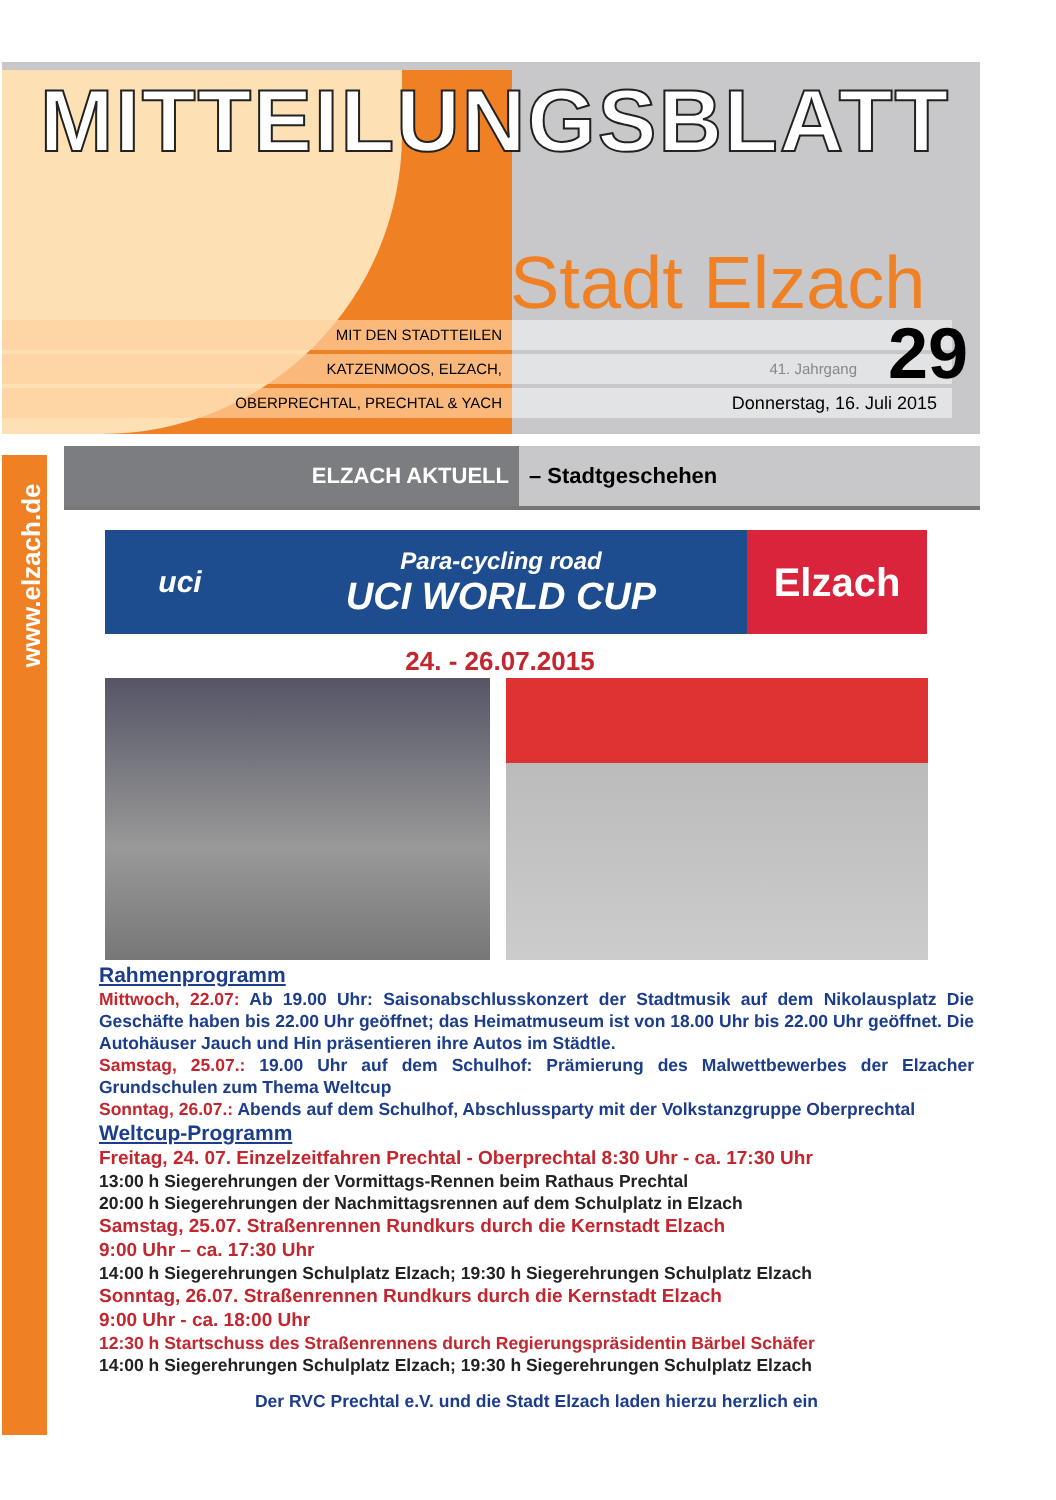MITTEILUNGSBLATT
Stadt Elzach
MIT DEN STADTTEILEN
KATZENMOOS, ELZACH, 41. Jahrgang
OBERPRECHTAL, PRECHTAL & YACH
Donnerstag, 16. Juli 2015
29
www.elzach.de
ELZACH AKTUELL – Stadtgeschehen
uci
Para-cycling road
UCI WORLD CUP
Elzach
24. - 26.07.2015
Rahmenprogramm
Mittwoch, 22.07: Ab 19.00 Uhr: Saisonabschlusskonzert der Stadtmusik auf dem Nikolausplatz Die Geschäfte haben bis 22.00 Uhr geöffnet; das Heimatmuseum ist von 18.00 Uhr bis 22.00 Uhr geöffnet. Die Autohäuser Jauch und Hin präsentieren ihre Autos im Städtle.
Samstag, 25.07.: 19.00 Uhr auf dem Schulhof: Prämierung des Malwettbewerbes der Elzacher Grundschulen zum Thema Weltcup
Sonntag, 26.07.: Abends auf dem Schulhof, Abschlussparty mit der Volkstanzgruppe Oberprechtal
Weltcup-Programm
Freitag, 24. 07. Einzelzeitfahren Prechtal - Oberprechtal 8:30 Uhr - ca. 17:30 Uhr
13:00 h Siegerehrungen der Vormittags-Rennen beim Rathaus Prechtal
20:00 h Siegerehrungen der Nachmittagsrennen auf dem Schulplatz in Elzach
Samstag, 25.07. Straßenrennen Rundkurs durch die Kernstadt Elzach
9:00 Uhr – ca. 17:30 Uhr
14:00 h Siegerehrungen Schulplatz Elzach; 19:30 h Siegerehrungen Schulplatz Elzach
Sonntag, 26.07. Straßenrennen Rundkurs durch die Kernstadt Elzach
9:00 Uhr - ca. 18:00 Uhr
12:30 h Startschuss des Straßenrennens durch Regierungspräsidentin Bärbel Schäfer
14:00 h Siegerehrungen Schulplatz Elzach; 19:30 h Siegerehrungen Schulplatz Elzach
Der RVC Prechtal e.V. und die Stadt Elzach laden hierzu herzlich ein